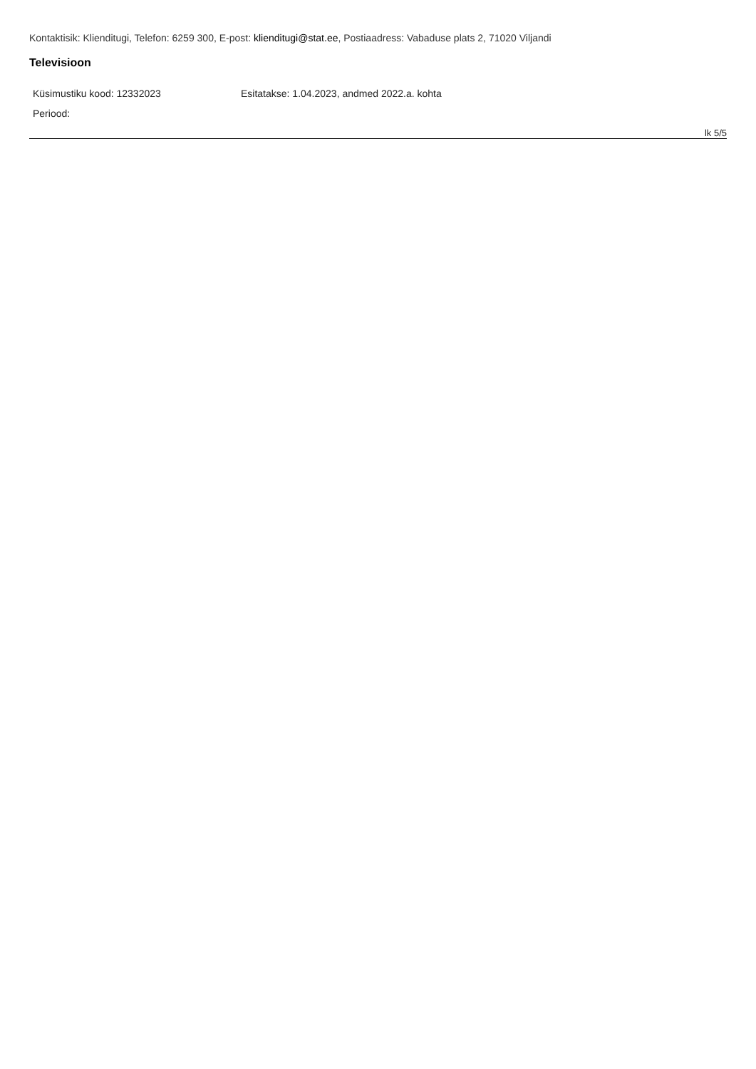Kontaktisik: Klienditugi, Telefon: 6259 300, E-post: klienditugi@stat.ee, Postiaadress: Vabaduse plats 2, 71020 Viljandi
Televisioon
Küsimustiku kood: 12332023 Esitatakse: 1.04.2023, andmed 2022.a. kohta
Periood:
lk 5/5